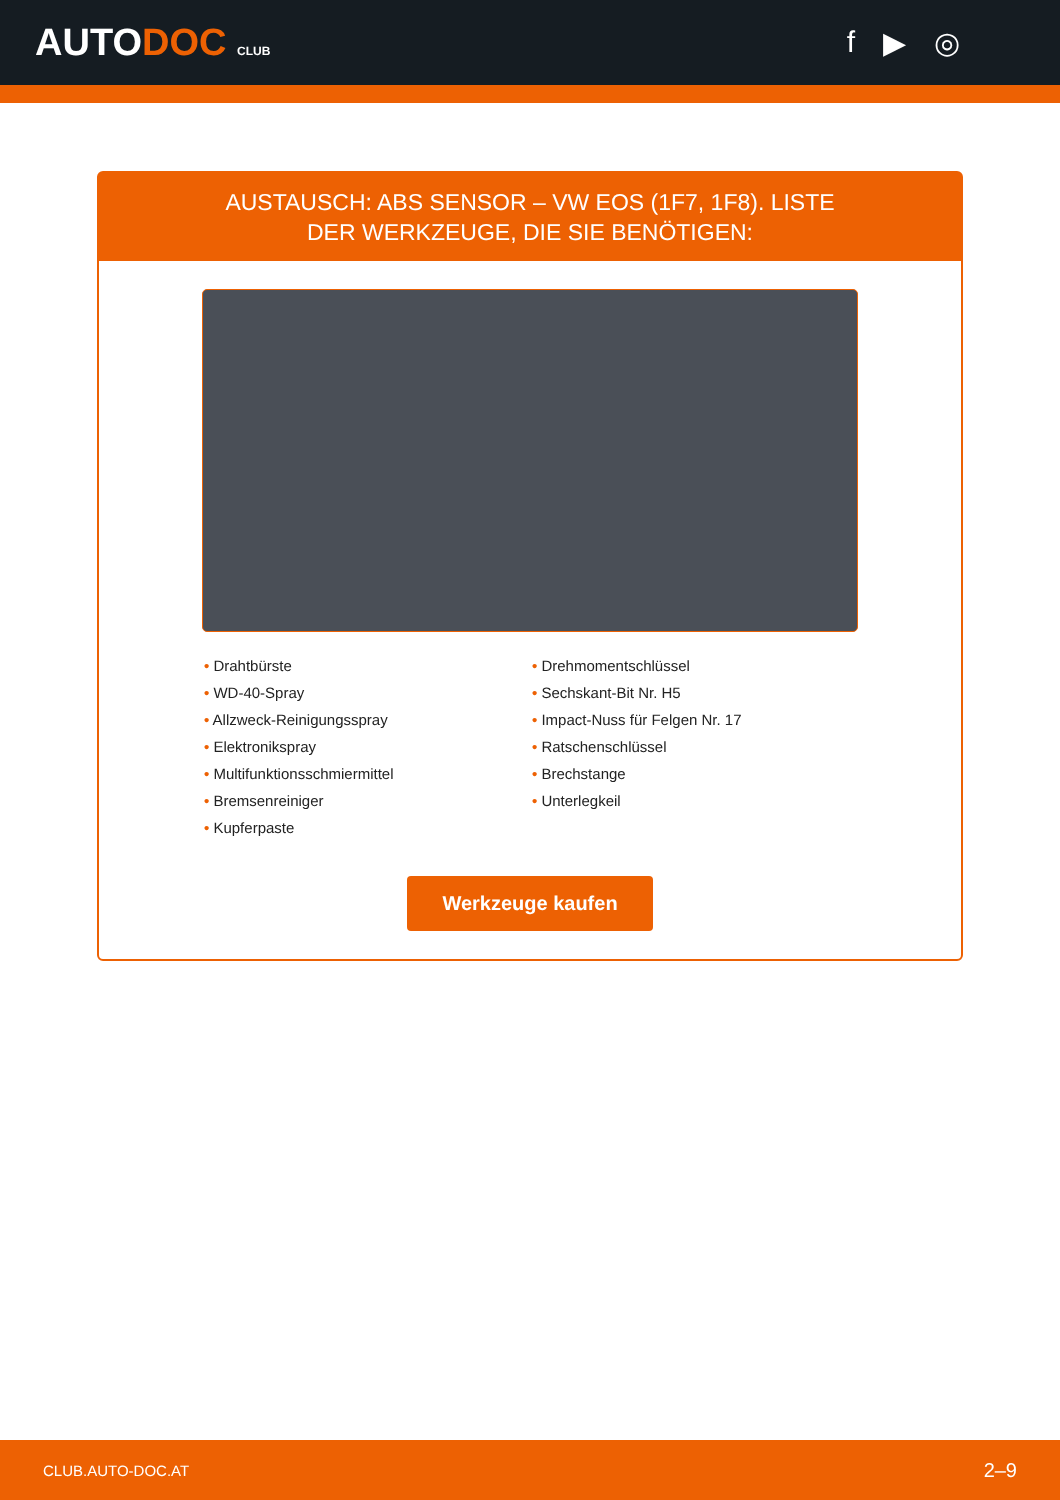AUTODOC CLUB
f ▶ ◎
AUSTAUSCH: ABS SENSOR – VW EOS (1F7, 1F8). LISTE
DER WERKZEUGE, DIE SIE BENÖTIGEN:
• Drahtbürste
• WD-40-Spray
• Allzweck-Reinigungsspray
• Elektronikspray
• Multifunktionsschmiermittel
• Bremsenreiniger
• Kupferpaste
• Drehmomentschlüssel
• Sechskant-Bit Nr. H5
• Impact-Nuss für Felgen Nr. 17
• Ratschenschlüssel
• Brechstange
• Unterlegkeil
Werkzeuge kaufen
CLUB.AUTO-DOC.AT 2–9